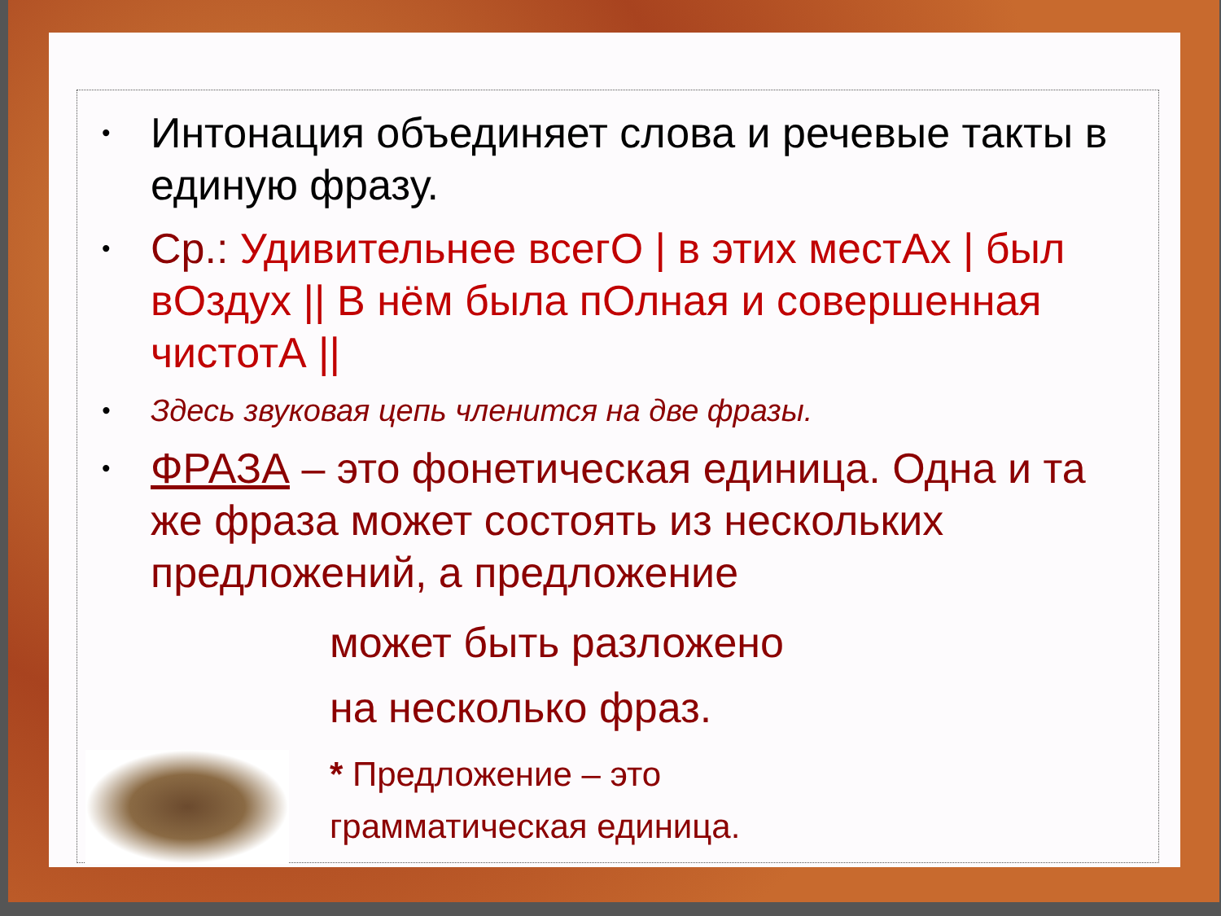• Интонация объединяет слова и речевые такты в единую фразу.
• Ср.: Удивительнее всегО | в этих местАх | был вОздух || В нём была пОлная и совершенная чистотА ||
• Здесь звуковая цепь членится на две фразы.
• ФРАЗА – это фонетическая единица. Одна и та же фраза может состоять из нескольких предложений, а предложение
может быть разложено
на несколько фраз.
* Предложение – это
грамматическая единица.